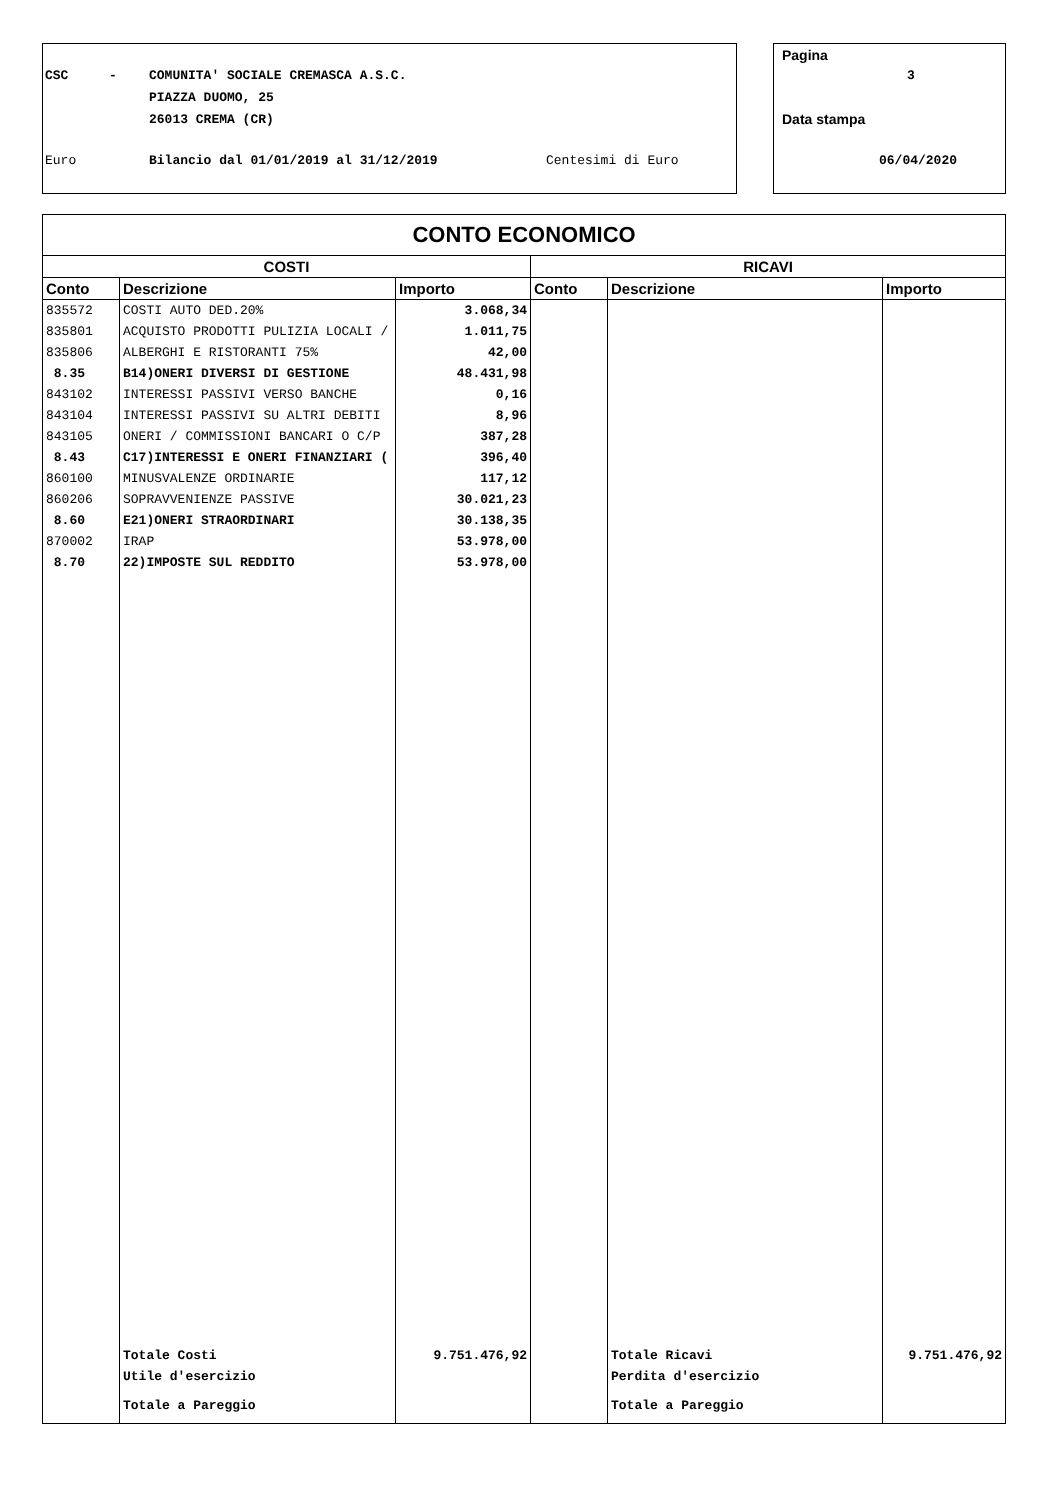CSC -
COMUNITA' SOCIALE CREMASCA A.S.C.
PIAZZA DUOMO, 25
26013 CREMA (CR)
Euro
Bilancio dal 01/01/2019 al 31/12/2019
Centesimi di Euro
Pagina
3
Data stampa
06/04/2020
| CONTO ECONOMICO | | | | | |
| --- | --- | --- | --- | --- | --- |
| COSTI | | | RICAVI | | |
| Conto | Descrizione | Importo | Conto | Descrizione | Importo |
| 835572 | COSTI AUTO DED.20% | 3.068,34 | | | |
| 835801 | ACQUISTO PRODOTTI PULIZIA LOCALI / | 1.011,75 | | | |
| 835806 | ALBERGHI E RISTORANTI 75% | 42,00 | | | |
| 8.35 | B14)ONERI DIVERSI DI GESTIONE | 48.431,98 | | | |
| 843102 | INTERESSI PASSIVI VERSO BANCHE | 0,16 | | | |
| 843104 | INTERESSI PASSIVI SU ALTRI DEBITI | 8,96 | | | |
| 843105 | ONERI / COMMISSIONI BANCARI O C/P | 387,28 | | | |
| 8.43 | C17)INTERESSI E ONERI FINANZIARI ( | 396,40 | | | |
| 860100 | MINUSVALENZE ORDINARIE | 117,12 | | | |
| 860206 | SOPRAVVENIENZE PASSIVE | 30.021,23 | | | |
| 8.60 | E21)ONERI STRAORDINARI | 30.138,35 | | | |
| 870002 | IRAP | 53.978,00 | | | |
| 8.70 | 22)IMPOSTE SUL REDDITO | 53.978,00 | | | |
| | Totale Costi | 9.751.476,92 | | Totale Ricavi | 9.751.476,92 |
| | Utile d'esercizio | | | Perdita d'esercizio | |
| | Totale a Pareggio | | | Totale a Pareggio | |